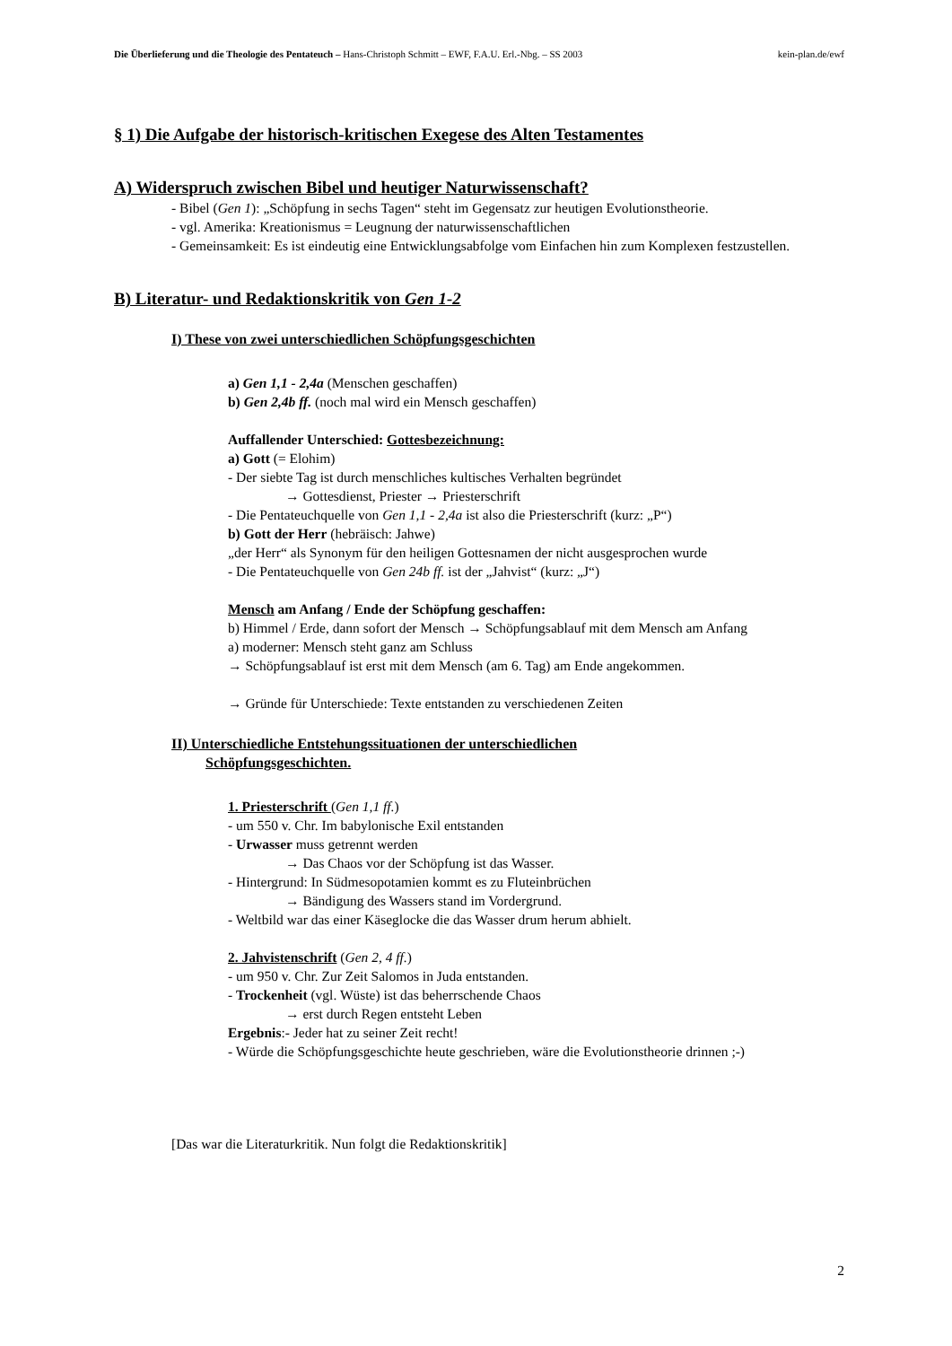Die Überlieferung und die Theologie des Pentateuch – Hans-Christoph Schmitt – EWF, F.A.U. Erl.-Nbg. – SS 2003 kein-plan.de/ewf
§ 1) Die Aufgabe der historisch-kritischen Exegese des Alten Testamentes
A) Widerspruch zwischen Bibel und heutiger Naturwissenschaft?
- Bibel (Gen 1): „Schöpfung in sechs Tagen“ steht im Gegensatz zur heutigen Evolutionstheorie.
- vgl. Amerika: Kreationismus = Leugnung der naturwissenschaftlichen
- Gemeinsamkeit: Es ist eindeutig eine Entwicklungsabfolge vom Einfachen hin zum Komplexen festzustellen.
B) Literatur- und Redaktionskritik von Gen 1-2
I) These von zwei unterschiedlichen Schöpfungsgeschichten
a) Gen 1,1 - 2,4a (Menschen geschaffen)
b) Gen 2,4b ff. (noch mal wird ein Mensch geschaffen)
Auffallender Unterschied: Gottesbezeichnung:
a) Gott (= Elohim)
- Der siebte Tag ist durch menschliches kultisches Verhalten begründet
→ Gottesdienst, Priester → Priesterschrift
- Die Pentateuchquelle von Gen 1,1 - 2,4a ist also die Priesterschrift (kurz: „P“)
b) Gott der Herr (hebräisch: Jahwe)
„der Herr“ als Synonym für den heiligen Gottesnamen der nicht ausgesprochen wurde
- Die Pentateuchquelle von Gen 24b ff. ist der „Jahvist“ (kurz: „J“)
Mensch am Anfang / Ende der Schöpfung geschaffen:
b) Himmel / Erde, dann sofort der Mensch → Schöpfungsablauf mit dem Mensch am Anfang
a) moderner: Mensch steht ganz am Schluss
→ Schöpfungsablauf ist erst mit dem Mensch (am 6. Tag) am Ende angekommen.
→ Gründe für Unterschiede: Texte entstanden zu verschiedenen Zeiten
II) Unterschiedliche Entstehungssituationen der unterschiedlichen
Schöpfungsgeschichten.
1. Priesterschrift (Gen 1,1 ff.)
- um 550 v. Chr. Im babylonische Exil entstanden
- Urwasser muss getrennt werden
→ Das Chaos vor der Schöpfung ist das Wasser.
- Hintergrund: In Südmesopotamien kommt es zu Fluteinbrüchen
→ Bändigung des Wassers stand im Vordergrund.
- Weltbild war das einer Käseglocke die das Wasser drum herum abhielt.
2. Jahvistenschrift (Gen 2, 4 ff.)
- um 950 v. Chr. Zur Zeit Salomos in Juda entstanden.
- Trockenheit (vgl. Wüste) ist das beherrschende Chaos
→ erst durch Regen entsteht Leben
Ergebnis:- Jeder hat zu seiner Zeit recht!
- Würde die Schöpfungsgeschichte heute geschrieben, wäre die Evolutionstheorie drinnen ;-)
[Das war die Literaturkritik. Nun folgt die Redaktionskritik]
2